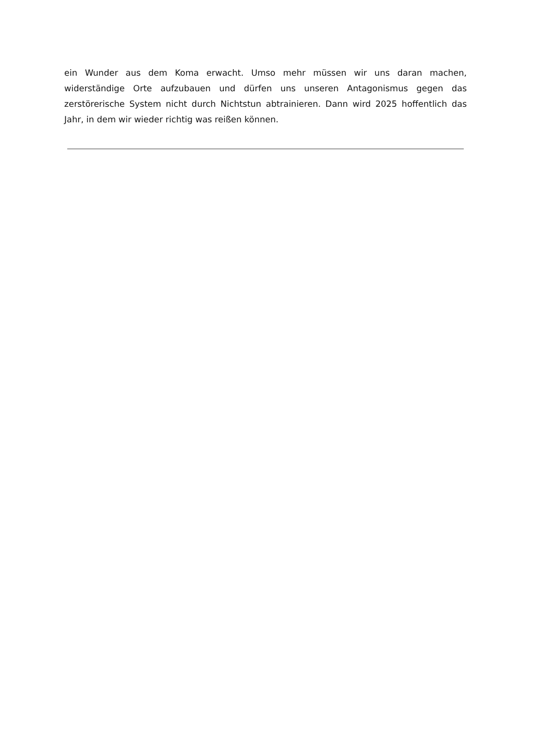ein Wunder aus dem Koma erwacht. Umso mehr müssen wir uns daran machen, widerständige Orte aufzubauen und dürfen uns unseren Antagonismus gegen das zerstörerische System nicht durch Nichtstun abtrainieren. Dann wird 2025 hoffentlich das Jahr, in dem wir wieder richtig was reißen können.